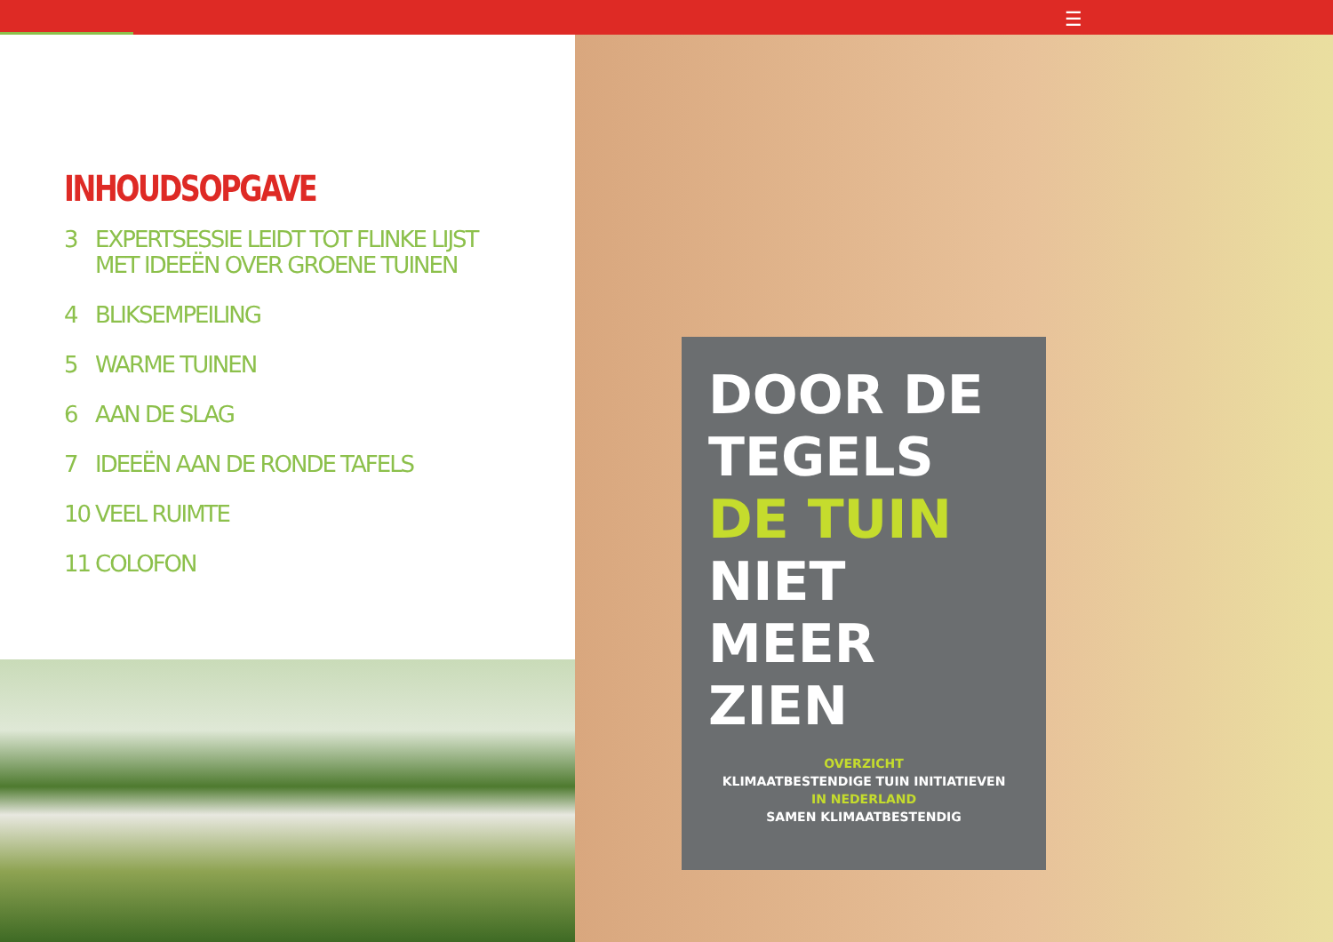☰
INHOUDSOPGAVE
3 EXPERTSESSIE LEIDT TOT FLINKE LIJST
MET IDEEËN OVER GROENE TUINEN
4 BLIKSEMPEILING
5 WARME TUINEN
6 AAN DE SLAG
7 IDEEËN AAN DE RONDE TAFELS
10 VEEL RUIMTE
11 COLOFON
DOOR DE
TEGELS
DE TUIN
NIET MEER
ZIEN
OVERZICHT
KLIMAATBESTENDIGE TUIN INITIATIEVEN
IN NEDERLAND
SAMEN KLIMAATBESTENDIG